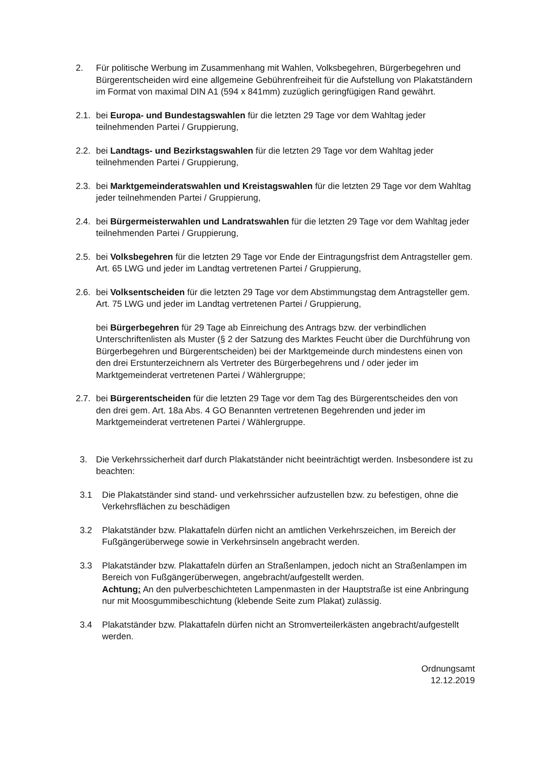2. Für politische Werbung im Zusammenhang mit Wahlen, Volksbegehren, Bürgerbegehren und Bürgerentscheiden wird eine allgemeine Gebührenfreiheit für die Aufstellung von Plakatständern im Format von maximal DIN A1 (594 x 841mm) zuzüglich geringfügigen Rand gewährt.
2.1.
bei Europa- und Bundestagswahlen für die letzten 29 Tage vor dem Wahltag jeder teilnehmenden Partei / Gruppierung,
2.2.
bei Landtags- und Bezirkstagswahlen für die letzten 29 Tage vor dem Wahltag jeder teilnehmenden Partei / Gruppierung,
2.3.
bei Marktgemeinderatswahlen und Kreistagswahlen für die letzten 29 Tage vor dem Wahltag jeder teilnehmenden Partei / Gruppierung,
2.4.
bei Bürgermeisterwahlen und Landratswahlen für die letzten 29 Tage vor dem Wahltag jeder teilnehmenden Partei / Gruppierung,
2.5.
bei Volksbegehren für die letzten 29 Tage vor Ende der Eintragungsfrist dem Antragsteller gem. Art. 65 LWG und jeder im Landtag vertretenen Partei / Gruppierung,
2.6.
bei Volksentscheiden für die letzten 29 Tage vor dem Abstimmungstag dem Antragsteller gem. Art. 75 LWG und jeder im Landtag vertretenen Partei / Gruppierung,
bei Bürgerbegehren für 29 Tage ab Einreichung des Antrags bzw. der verbindlichen Unterschriftenlisten als Muster (§ 2 der Satzung des Marktes Feucht über die Durchführung von Bürgerbegehren und Bürgerentscheiden) bei der Marktgemeinde durch mindestens einen von den drei Erstunterzeichnern als Vertreter des Bürgerbegehrens und / oder jeder im Marktgemeinderat vertretenen Partei / Wählergruppe;
2.7.
bei Bürgerentscheiden für die letzten 29 Tage vor dem Tag des Bürgerentscheides den von den drei gem. Art. 18a Abs. 4 GO Benannten vertretenen Begehrenden und jeder im Marktgemeinderat vertretenen Partei / Wählergruppe.
3. Die Verkehrssicherheit darf durch Plakatständer nicht beeinträchtigt werden. Insbesondere ist zu beachten:
3.1 Die Plakatständer sind stand- und verkehrssicher aufzustellen bzw. zu befestigen, ohne die Verkehrsflächen zu beschädigen
3.2 Plakatständer bzw. Plakattafeln dürfen nicht an amtlichen Verkehrszeichen, im Bereich der Fußgängerüberwege sowie in Verkehrsinseln angebracht werden.
3.3 Plakatständer bzw. Plakattafeln dürfen an Straßenlampen, jedoch nicht an Straßenlampen im Bereich von Fußgängerüberwegen, angebracht/aufgestellt werden.
Achtung: An den pulverbeschichteten Lampenmasten in der Hauptstraße ist eine Anbringung nur mit Moosgummibeschichtung (klebende Seite zum Plakat) zulässig.
3.4 Plakatständer bzw. Plakattafeln dürfen nicht an Stromverteilerkästen angebracht/aufgestellt werden.
Ordnungsamt
12.12.2019